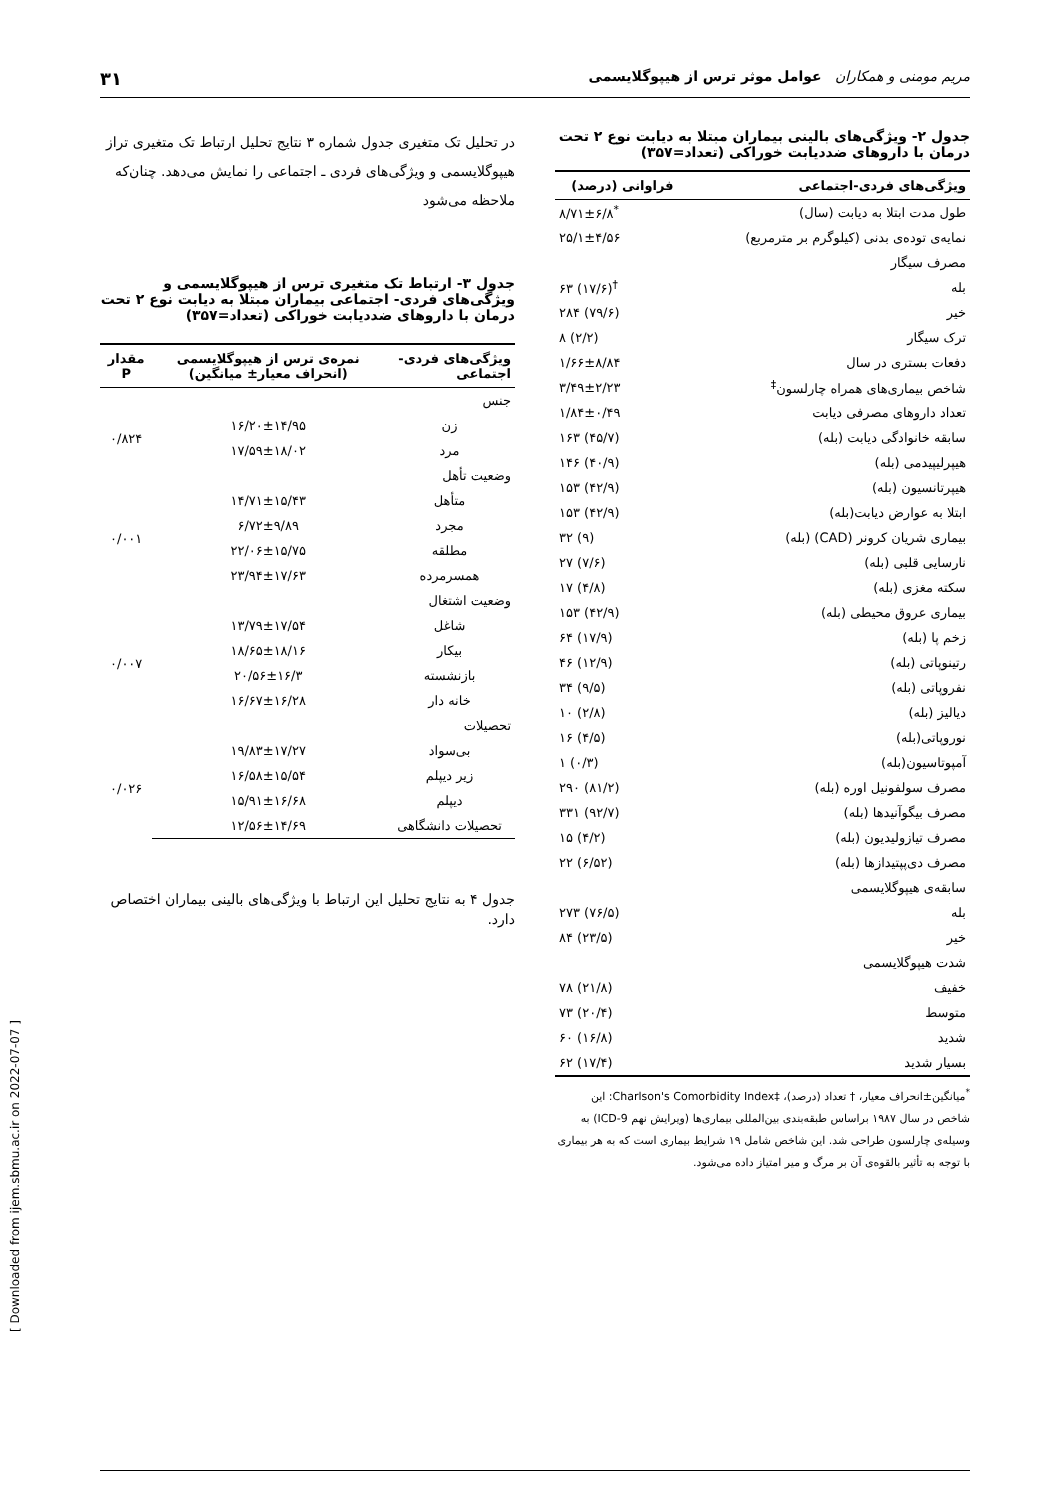مریم مومنی و همکاران عوامل موثر ترس از هیپوگلایسمی ۳۱
جدول ۲- ویژگی‌های بالینی بیماران مبتلا به دیابت نوع ۲ تحت درمان با داروهای ضددیابت خوراکی (تعداد=۳۵۷)
| ویژگی‌های فردی-اجتماعی | فراوانی (درصد) |
| --- | --- |
| طول مدت ابتلا به دیابت (سال) | ۸/۷۱±۶/۸<sup>*</sup> |
| نمایه‌ی توده‌ی بدنی (کیلوگرم بر مترمربع) | ۲۵/۱±۴/۵۶ |
| مصرف سیگار | |
| بله | ۶۳ (۱۷/۶)<sup>†</sup> |
| خیر | ۲۸۴ (۷۹/۶) |
| ترک سیگار | ۸ (۲/۲) |
| دفعات بستری در سال | ۱/۶۶±۸/۸۴ |
| شاخص بیماری‌های همراه چارلسون<sup>‡</sup> | ۳/۴۹±۲/۲۳ |
| تعداد داروهای مصرفی دیابت | ۱/۸۴±۰/۴۹ |
| سابقه خانوادگی دیابت (بله) | ۱۶۳ (۴۵/۷) |
| هیپرلیپیدمی (بله) | ۱۴۶ (۴۰/۹) |
| هیپرتانسیون (بله) | ۱۵۳ (۴۲/۹) |
| ابتلا به عوارض دیابت(بله) | ۱۵۳ (۴۲/۹) |
| بیماری شریان کرونر (CAD) (بله) | ۳۲ (۹) |
| نارسایی قلبی (بله) | ۲۷ (۷/۶) |
| سکته مغزی (بله) | ۱۷ (۴/۸) |
| بیماری عروق محیطی (بله) | ۱۵۳ (۴۲/۹) |
| زخم پا (بله) | ۶۴ (۱۷/۹) |
| رتینوپاتی (بله) | ۴۶ (۱۲/۹) |
| نفروپاتی (بله) | ۳۴ (۹/۵) |
| دیالیز (بله) | ۱۰ (۲/۸) |
| نوروپاتی(بله) | ۱۶ (۴/۵) |
| آمپوتاسیون(بله) | ۱ (۰/۳) |
| مصرف سولفونیل اوره (بله) | ۲۹۰ (۸۱/۲) |
| مصرف بیگوآنیدها (بله) | ۳۳۱ (۹۲/۷) |
| مصرف تیازولیدیون (بله) | ۱۵ (۴/۲) |
| مصرف دی‌پپتیدازها (بله) | ۲۲ (۶/۵۲) |
| سابقه‌ی هیپوگلایسمی | |
| بله | ۲۷۳ (۷۶/۵) |
| خیر | ۸۴ (۲۳/۵) |
| شدت هیپوگلایسمی | |
| خفیف | ۷۸ (۲۱/۸) |
| متوسط | ۷۳ (۲۰/۴) |
| شدید | ۶۰ (۱۶/۸) |
| بسیار شدید | ۶۲ (۱۷/۴) |
<sup>*</sup> میانگین±انحراف معیار، † تعداد (درصد)، ‡Charlson's Comorbidity Index: این شاخص در سال ۱۹۸۷ براساس طبقه‌بندی بین‌المللی بیماری‌ها (ویرایش نهم ICD-9) به وسیله‌ی چارلسون طراحی شد. این شاخص شامل ۱۹ شرایط بیماری است که به هر بیماری با توجه به تأثیر بالقوه‌ی آن بر مرگ و میر امتیاز داده می‌شود.
در تحلیل تک متغیری جدول شماره ۳ نتایج تحلیل ارتباط تک متغیری تراز هیپوگلایسمی و ویژگی‌های فردی ـ اجتماعی را نمایش می‌دهد. چنان‌که ملاحظه می‌شود
جدول ۳- ارتباط تک متغیری ترس از هیپوگلایسمی و ویژگی‌های فردی- اجتماعی بیماران مبتلا به دیابت نوع ۲ تحت درمان با داروهای ضددیابت خوراکی (تعداد=۳۵۷)
| ویژگی‌های فردی- اجتماعی | نمره‌ی ترس از هیپوگلایسمی (انحراف معیار± میانگین) | مقدار P |
| --- | --- | --- |
| جنس | | |
| زن | ۱۶/۲۰±۱۴/۹۵ | ۰/۸۲۴ |
| مرد | ۱۷/۵۹±۱۸/۰۲ | |
| وضعیت تأهل | | |
| متأهل | ۱۴/۷۱±۱۵/۴۳ | ۰/۰۰۱ |
| مجرد | ۶/۷۲±۹/۸۹ | |
| مطلقه | ۲۲/۰۶±۱۵/۷۵ | |
| همسرمرده | ۲۳/۹۴±۱۷/۶۳ | |
| وضعیت اشتغال | | |
| شاغل | ۱۳/۷۹±۱۷/۵۴ | ۰/۰۰۷ |
| بیکار | ۱۸/۶۵±۱۸/۱۶ | |
| بازنشسته | ۲۰/۵۶±۱۶/۳ | |
| خانه دار | ۱۶/۶۷±۱۶/۲۸ | |
| تحصیلات | | |
| بی‌سواد | ۱۹/۸۳±۱۷/۲۷ | ۰/۰۲۶ |
| زیر دیپلم | ۱۶/۵۸±۱۵/۵۴ | |
| دیپلم | ۱۵/۹۱±۱۶/۶۸ | |
| تحصیلات دانشگاهی | ۱۲/۵۶±۱۴/۶۹ | |
جدول ۴ به نتایج تحلیل این ارتباط با ویژگی‌های بالینی بیماران اختصاص دارد.
[ Downloaded from ijem.sbmu.ac.ir on 2022-07-07 ]